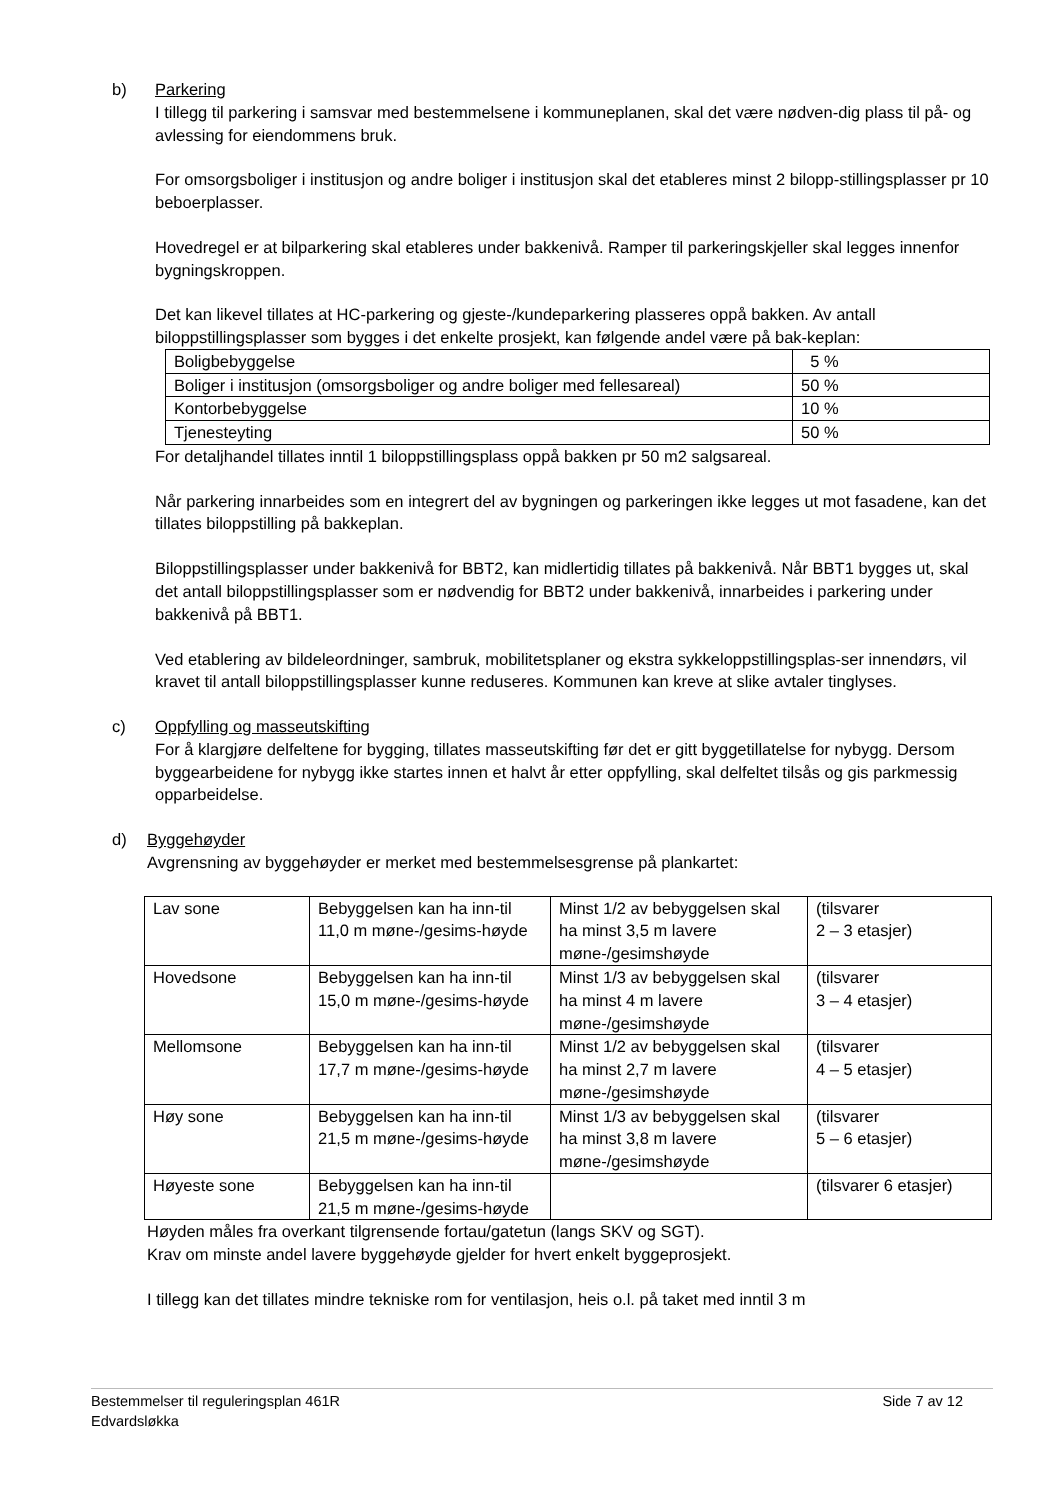b) Parkering
I tillegg til parkering i samsvar med bestemmelsene i kommuneplanen, skal det være nødven-dig plass til på- og avlessing for eiendommens bruk.
For omsorgsboliger i institusjon og andre boliger i institusjon skal det etableres minst 2 bilopp-stillingsplasser pr 10 beboerplasser.
Hovedregel er at bilparkering skal etableres under bakkenivå. Ramper til parkeringskjeller skal legges innenfor bygningskroppen.
Det kan likevel tillates at HC-parkering og gjeste-/kundeparkering plasseres oppå bakken. Av antall biloppstillingsplasser som bygges i det enkelte prosjekt, kan følgende andel være på bak-keplan:
| Boligbebyggelse | 5 % |
| Boliger i institusjon (omsorgsboliger og andre boliger med fellesareal) | 50 % |
| Kontorbebyggelse | 10 % |
| Tjenesteyting | 50 % |
For detaljhandel tillates inntil 1 biloppstillingsplass oppå bakken pr 50 m2 salgsareal.
Når parkering innarbeides som en integrert del av bygningen og parkeringen ikke legges ut mot fasadene, kan det tillates biloppstilling på bakkeplan.
Biloppstillingsplasser under bakkenivå for BBT2, kan midlertidig tillates på bakkenivå. Når BBT1 bygges ut, skal det antall biloppstillingsplasser som er nødvendig for BBT2 under bakkenivå, innarbeides i parkering under bakkenivå på BBT1.
Ved etablering av bildeleordninger, sambruk, mobilitetsplaner og ekstra sykkeloppstillingsplas-ser innendørs, vil kravet til antall biloppstillingsplasser kunne reduseres. Kommunen kan kreve at slike avtaler tinglyses.
c) Oppfylling og masseutskifting
For å klargjøre delfeltene for bygging, tillates masseutskifting før det er gitt byggetillatelse for nybygg. Dersom byggearbeidene for nybygg ikke startes innen et halvt år etter oppfylling, skal delfeltet tilsås og gis parkmessig opparbeidelse.
d) Byggehøyder
Avgrensning av byggehøyder er merket med bestemmelsesgrense på plankartet:
| Lav sone | Bebyggelsen kan ha inn-til 11,0 m møne-/gesims-høyde | Minst 1/2 av bebyggelsen skal ha minst 3,5 m lavere møne-/gesimshøyde | (tilsvarer 2 – 3 etasjer) |
| Hovedsone | Bebyggelsen kan ha inn-til 15,0 m møne-/gesims-høyde | Minst 1/3 av bebyggelsen skal ha minst 4 m lavere møne-/gesimshøyde | (tilsvarer 3 – 4 etasjer) |
| Mellomsone | Bebyggelsen kan ha inn-til 17,7 m møne-/gesims-høyde | Minst 1/2 av bebyggelsen skal ha minst 2,7 m lavere møne-/gesimshøyde | (tilsvarer 4 – 5 etasjer) |
| Høy sone | Bebyggelsen kan ha inn-til 21,5 m møne-/gesims-høyde | Minst 1/3 av bebyggelsen skal ha minst 3,8 m lavere møne-/gesimshøyde | (tilsvarer 5 – 6 etasjer) |
| Høyeste sone | Bebyggelsen kan ha inn-til 21,5 m møne-/gesims-høyde | | (tilsvarer 6 etasjer) |
Høyden måles fra overkant tilgrensende fortau/gatetun (langs SKV og SGT).
Krav om minste andel lavere byggehøyde gjelder for hvert enkelt byggeprosjekt.
I tillegg kan det tillates mindre tekniske rom for ventilasjon, heis o.l. på taket med inntil 3 m
Bestemmelser til reguleringsplan 461R
Edvardsløkka
Side 7 av 12